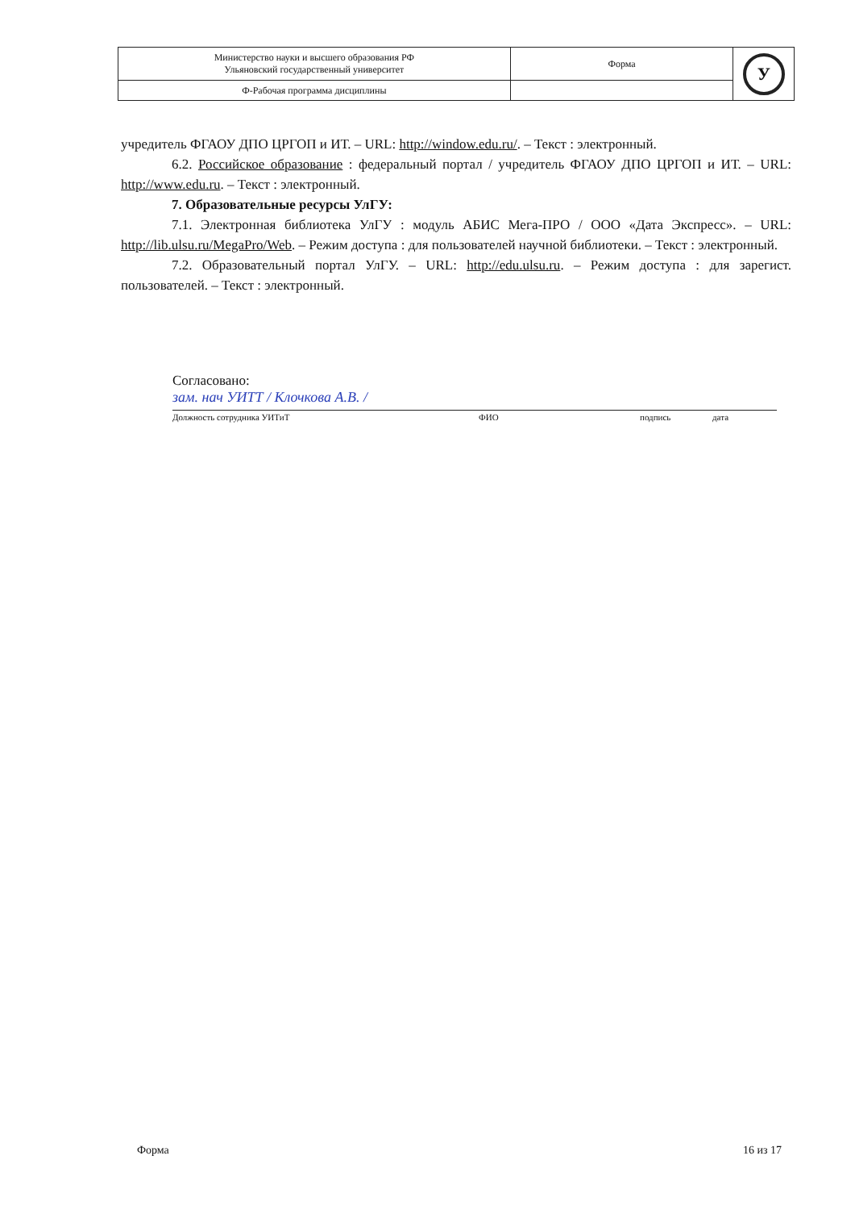| Министерство науки и высшего образования РФ Ульяновский государственный университет | Форма | У |
| Ф-Рабочая программа дисциплины | | |
учредитель ФГАОУ ДПО ЦРГОП и ИТ. – URL: http://window.edu.ru/. – Текст : электронный.
6.2. Российское образование : федеральный портал / учредитель ФГАОУ ДПО ЦРГОП и ИТ. – URL: http://www.edu.ru. – Текст : электронный.
7. Образовательные ресурсы УлГУ:
7.1. Электронная библиотека УлГУ : модуль АБИС Мега-ПРО / ООО «Дата Экспресс». – URL: http://lib.ulsu.ru/MegaPro/Web. – Режим доступа : для пользователей научной библиотеки. – Текст : электронный.
7.2. Образовательный портал УлГУ. – URL: http://edu.ulsu.ru. – Режим доступа : для зарегист. пользователей. – Текст : электронный.
Согласовано:
зам. нач УИТТ / Клочкова А.В. /
Должность сотрудника УИТиТ ФИО подпись дата
Форма 16 из 17